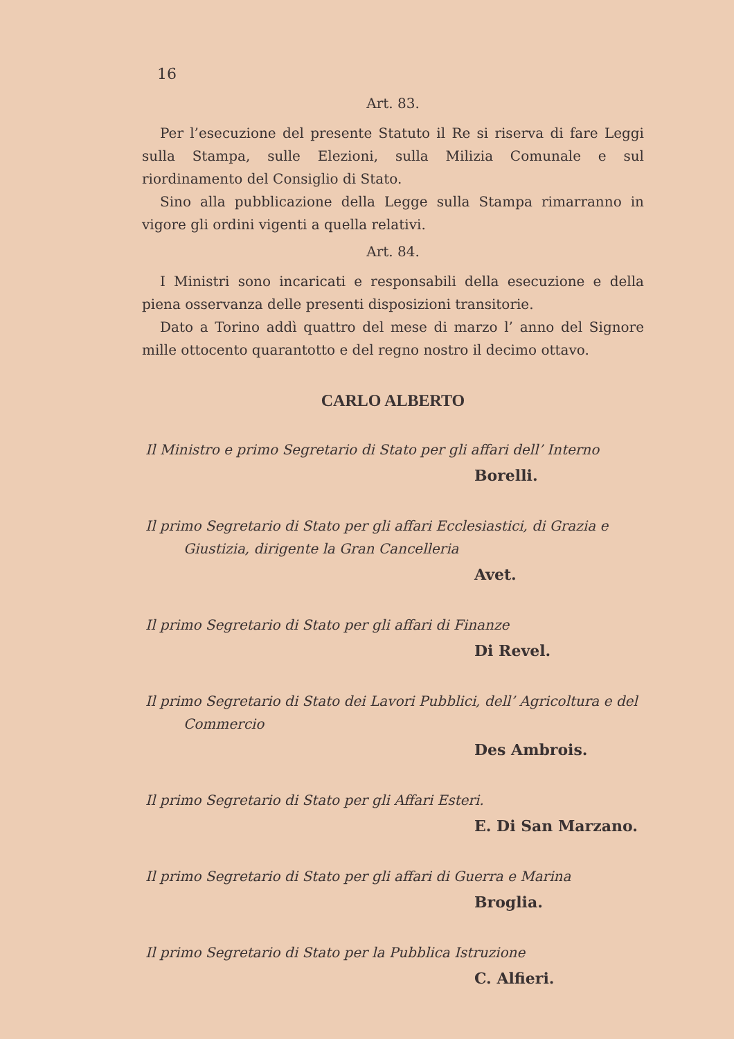16
Art. 83.
Per l’esecuzione del presente Statuto il Re si riserva di fare Leggi sulla Stampa, sulle Elezioni, sulla Milizia Comunale e sul riordinamento del Consiglio di Stato.
Sino alla pubblicazione della Legge sulla Stampa rimarranno in vigore gli ordini vigenti a quella relativi.
Art. 84.
I Ministri sono incaricati e responsabili della esecuzione e della piena osservanza delle presenti disposizioni transitorie.
Dato a Torino addì quattro del mese di marzo l’ anno del Signore mille ottocento quarantotto e del regno nostro il decimo ottavo.
CARLO ALBERTO
Il Ministro e primo Segretario di Stato per gli affari dell’ Interno
Borelli.
Il primo Segretario di Stato per gli affari Ecclesiastici, di Grazia e Giustizia, dirigente la Gran Cancelleria
Avet.
Il primo Segretario di Stato per gli affari di Finanze
Di Revel.
Il primo Segretario di Stato dei Lavori Pubblici, dell’ Agricoltura e del Commercio
Des Ambrois.
Il primo Segretario di Stato per gli Affari Esteri.
E. Di San Marzano.
Il primo Segretario di Stato per gli affari di Guerra e Marina
Broglia.
Il primo Segretario di Stato per la Pubblica Istruzione
C. Alfieri.